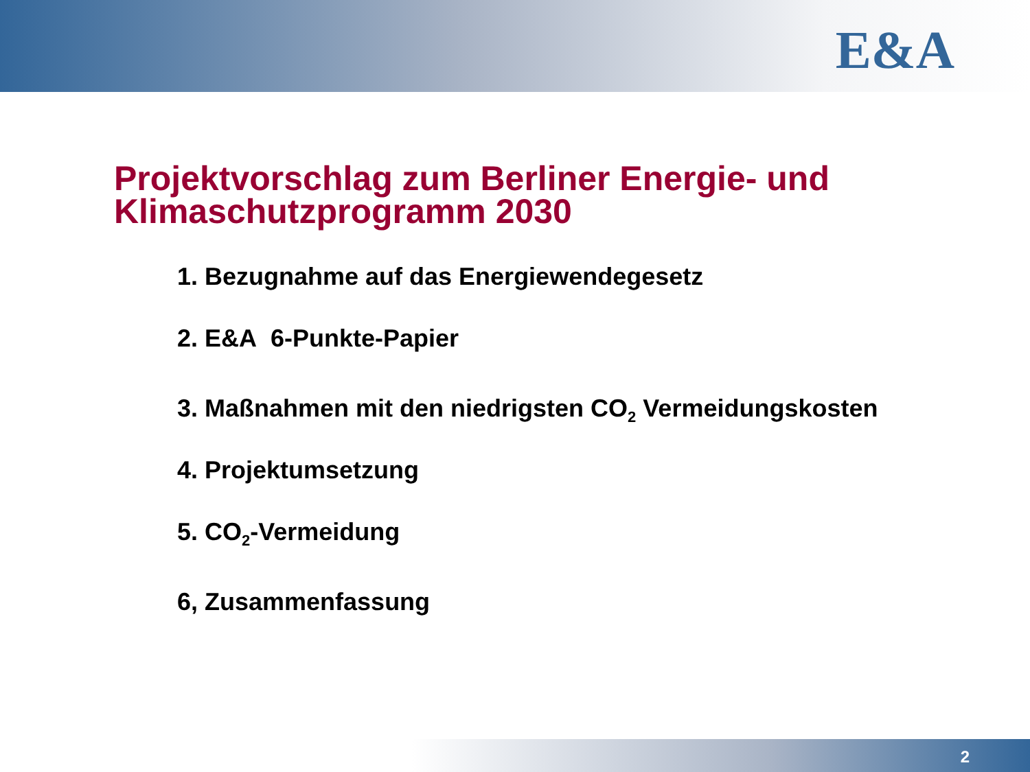E&A
Projektvorschlag zum Berliner Energie- und Klimaschutzprogramm 2030
1. Bezugnahme auf das Energiewendegesetz
2. E&A 6-Punkte-Papier
3. Maßnahmen mit den niedrigsten CO<sub>2</sub> Vermeidungskosten
4. Projektumsetzung
5. CO<sub>2</sub>-Vermeidung
6, Zusammenfassung
2